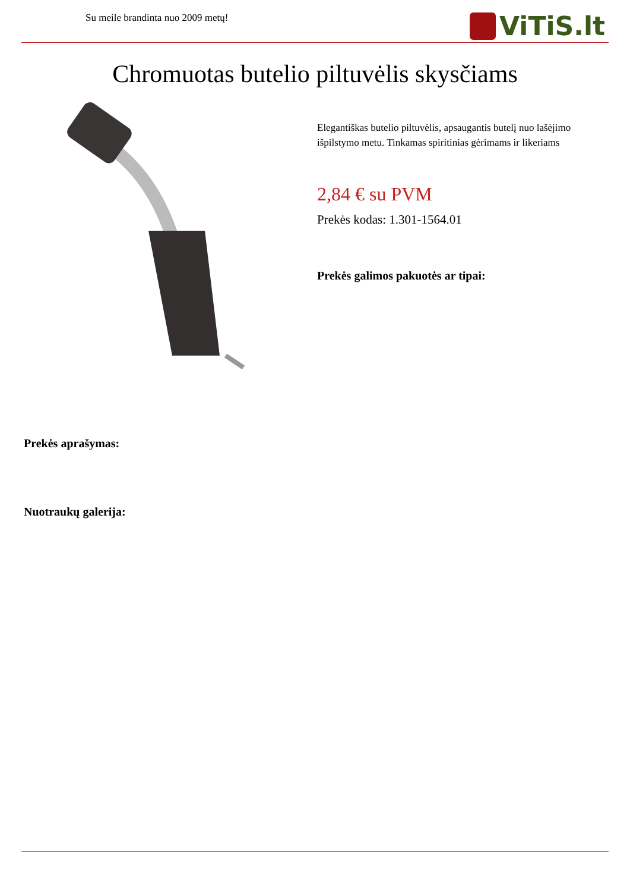Su meile brandinta nuo 2009 metų!
ViTiS.lt
Chromuotas butelio piltuvėlis skysčiams
Elegantiškas butelio piltuvėlis, apsaugantis butelį nuo lašėjimo išpilstymo metu. Tinkamas spiritinias gėrimams ir likeriams
2,84 € su PVM
Prekės kodas: 1.301-1564.01
Prekės galimos pakuotės ar tipai:
Prekės aprašymas:
Nuotraukų galerija: